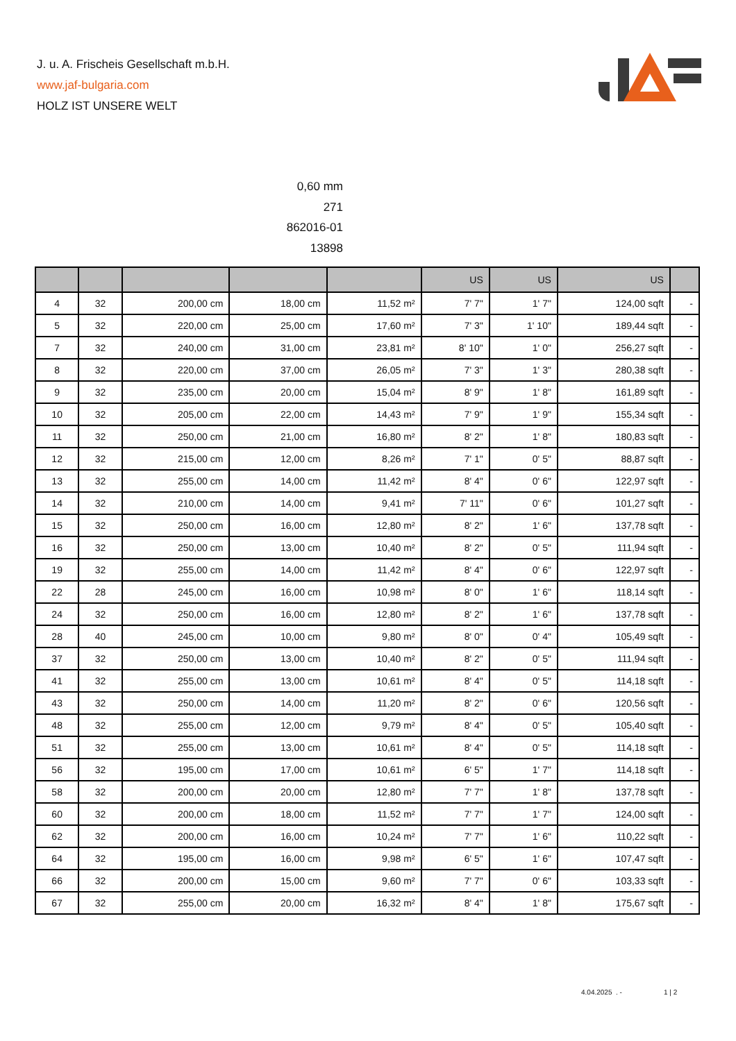J. u. A. Frischeis Gesellschaft m.b.H.
www.jaf-bulgaria.com
HOLZ IST UNSERE WELT
0,60 mm
271
862016-01
13898
| | | | | | US | US | US | |
| --- | --- | --- | --- | --- | --- | --- | --- | --- |
| 4 | 32 | 200,00 cm | 18,00 cm | 11,52 m² | 7' 7" | 1' 7" | 124,00 sqft | - |
| 5 | 32 | 220,00 cm | 25,00 cm | 17,60 m² | 7' 3" | 1' 10" | 189,44 sqft | - |
| 7 | 32 | 240,00 cm | 31,00 cm | 23,81 m² | 8' 10" | 1' 0" | 256,27 sqft | - |
| 8 | 32 | 220,00 cm | 37,00 cm | 26,05 m² | 7' 3" | 1' 3" | 280,38 sqft | - |
| 9 | 32 | 235,00 cm | 20,00 cm | 15,04 m² | 8' 9" | 1' 8" | 161,89 sqft | - |
| 10 | 32 | 205,00 cm | 22,00 cm | 14,43 m² | 7' 9" | 1' 9" | 155,34 sqft | - |
| 11 | 32 | 250,00 cm | 21,00 cm | 16,80 m² | 8' 2" | 1' 8" | 180,83 sqft | - |
| 12 | 32 | 215,00 cm | 12,00 cm | 8,26 m² | 7' 1" | 0' 5" | 88,87 sqft | - |
| 13 | 32 | 255,00 cm | 14,00 cm | 11,42 m² | 8' 4" | 0' 6" | 122,97 sqft | - |
| 14 | 32 | 210,00 cm | 14,00 cm | 9,41 m² | 7' 11" | 0' 6" | 101,27 sqft | - |
| 15 | 32 | 250,00 cm | 16,00 cm | 12,80 m² | 8' 2" | 1' 6" | 137,78 sqft | - |
| 16 | 32 | 250,00 cm | 13,00 cm | 10,40 m² | 8' 2" | 0' 5" | 111,94 sqft | - |
| 19 | 32 | 255,00 cm | 14,00 cm | 11,42 m² | 8' 4" | 0' 6" | 122,97 sqft | - |
| 22 | 28 | 245,00 cm | 16,00 cm | 10,98 m² | 8' 0" | 1' 6" | 118,14 sqft | - |
| 24 | 32 | 250,00 cm | 16,00 cm | 12,80 m² | 8' 2" | 1' 6" | 137,78 sqft | - |
| 28 | 40 | 245,00 cm | 10,00 cm | 9,80 m² | 8' 0" | 0' 4" | 105,49 sqft | - |
| 37 | 32 | 250,00 cm | 13,00 cm | 10,40 m² | 8' 2" | 0' 5" | 111,94 sqft | - |
| 41 | 32 | 255,00 cm | 13,00 cm | 10,61 m² | 8' 4" | 0' 5" | 114,18 sqft | - |
| 43 | 32 | 250,00 cm | 14,00 cm | 11,20 m² | 8' 2" | 0' 6" | 120,56 sqft | - |
| 48 | 32 | 255,00 cm | 12,00 cm | 9,79 m² | 8' 4" | 0' 5" | 105,40 sqft | - |
| 51 | 32 | 255,00 cm | 13,00 cm | 10,61 m² | 8' 4" | 0' 5" | 114,18 sqft | - |
| 56 | 32 | 195,00 cm | 17,00 cm | 10,61 m² | 6' 5" | 1' 7" | 114,18 sqft | - |
| 58 | 32 | 200,00 cm | 20,00 cm | 12,80 m² | 7' 7" | 1' 8" | 137,78 sqft | - |
| 60 | 32 | 200,00 cm | 18,00 cm | 11,52 m² | 7' 7" | 1' 7" | 124,00 sqft | - |
| 62 | 32 | 200,00 cm | 16,00 cm | 10,24 m² | 7' 7" | 1' 6" | 110,22 sqft | - |
| 64 | 32 | 195,00 cm | 16,00 cm | 9,98 m² | 6' 5" | 1' 6" | 107,47 sqft | - |
| 66 | 32 | 200,00 cm | 15,00 cm | 9,60 m² | 7' 7" | 0' 6" | 103,33 sqft | - |
| 67 | 32 | 255,00 cm | 20,00 cm | 16,32 m² | 8' 4" | 1' 8" | 175,67 sqft | - |
4.04.2025 . - 1 | 2